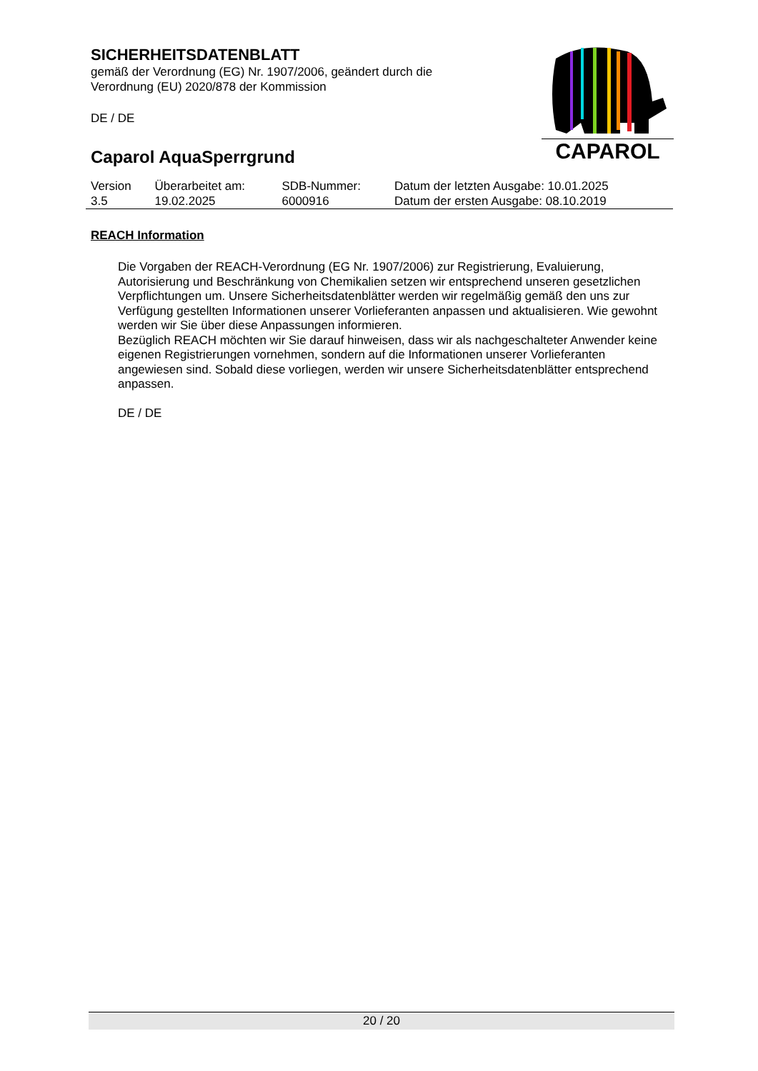SICHERHEITSDATENBLATT
gemäß der Verordnung (EG) Nr. 1907/2006, geändert durch die
Verordnung (EU) 2020/878 der Kommission
DE / DE
Caparol AquaSperrgrund
CAPAROL
| Version | Überarbeitet am: | SDB-Nummer: | Datum der letzten Ausgabe: 10.01.2025 |
| 3.5 | 19.02.2025 | 6000916 | Datum der ersten Ausgabe: 08.10.2019 |
REACH Information
Die Vorgaben der REACH-Verordnung (EG Nr. 1907/2006) zur Registrierung, Evaluierung, Autorisierung und Beschränkung von Chemikalien setzen wir entsprechend unseren gesetzlichen Verpflichtungen um. Unsere Sicherheitsdatenblätter werden wir regelmäßig gemäß den uns zur Verfügung gestellten Informationen unserer Vorlieferanten anpassen und aktualisieren. Wie gewohnt werden wir Sie über diese Anpassungen informieren.
Bezüglich REACH möchten wir Sie darauf hinweisen, dass wir als nachgeschalteter Anwender keine eigenen Registrierungen vornehmen, sondern auf die Informationen unserer Vorlieferanten angewiesen sind. Sobald diese vorliegen, werden wir unsere Sicherheitsdatenblätter entsprechend anpassen.
DE / DE
20 / 20